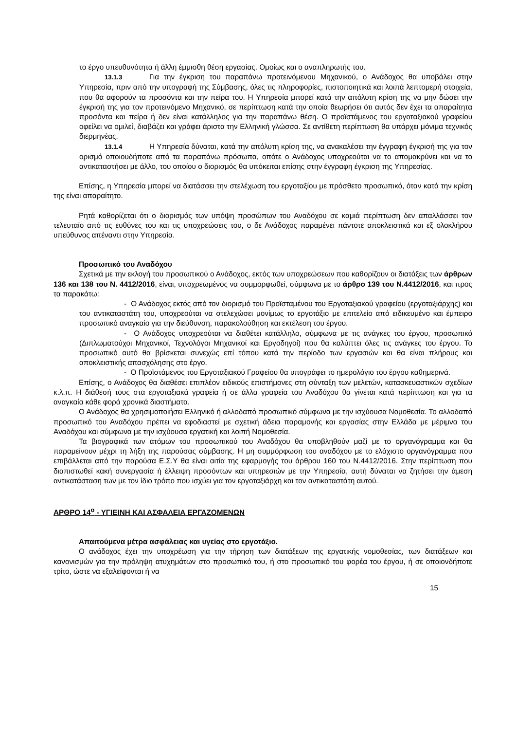το έργο υπευθυνότητα ή άλλη έμμισθη θέση εργασίας. Ομοίως και ο αναπληρωτής του.
13.1.3 Για την έγκριση του παραπάνω προτεινόμενου Μηχανικού, ο Ανάδοχος θα υποβάλει στην Υπηρεσία, πριν από την υπογραφή της Σύμβασης, όλες τις πληροφορίες, πιστοποιητικά και λοιπά λεπτομερή στοιχεία, που θα αφορούν τα προσόντα και την πείρα του. Η Υπηρεσία μπορεί κατά την απόλυτη κρίση της να μην δώσει την έγκρισή της για τον προτεινόμενο Μηχανικό, σε περίπτωση κατά την οποία θεωρήσει ότι αυτός δεν έχει τα απαραίτητα προσόντα και πείρα ή δεν είναι κατάλληλος για την παραπάνω θέση. Ο προϊστάμενος του εργοταξιακού γραφείου οφείλει να ομιλεί, διαβάζει και γράφει άριστα την Ελληνική γλώσσα. Σε αντίθετη περίπτωση θα υπάρχει μόνιμα τεχνικός διερμηνέας.
13.1.4 Η Υπηρεσία δύναται, κατά την απόλυτη κρίση της, να ανακαλέσει την έγγραφη έγκρισή της για τον ορισμό οποιουδήποτε από τα παραπάνω πρόσωπα, οπότε ο Ανάδοχος υποχρεούται να το απομακρύνει και να το αντικαταστήσει με άλλο, του οποίου ο διορισμός θα υπόκειται επίσης στην έγγραφη έγκριση της Υπηρεσίας.
Επίσης, η Υπηρεσία μπορεί να διατάσσει την στελέχωση του εργοταξίου με πρόσθετο προσωπικό, όταν κατά την κρίση της είναι απαραίτητο.
Ρητά καθορίζεται ότι ο διορισμός των υπόψη προσώπων του Αναδόχου σε καμιά περίπτωση δεν απαλλάσσει τον τελευταίο από τις ευθύνες του και τις υποχρεώσεις του, ο δε Ανάδοχος παραμένει πάντοτε αποκλειστικά και εξ ολοκλήρου υπεύθυνος απέναντι στην Υπηρεσία.
Προσωπικό του Αναδόχου
Σχετικά με την εκλογή του προσωπικού ο Ανάδοχος, εκτός των υποχρεώσεων που καθορίζουν οι διατάξεις των άρθρων 136 και 138 του Ν. 4412/2016, είναι, υποχρεωμένος να συμμορφωθεί, σύμφωνα με το άρθρο 139 του Ν.4412/2016, και προς τα παρακάτω:
- Ο Ανάδοχος εκτός από τον διορισμό του Προϊσταμένου του Εργοταξιακού γραφείου (εργοταξιάρχης) και του αντικαταστάτη του, υποχρεούται να στελεχώσει μονίμως το εργοτάξιο με επιτελείο από ειδικευμένο και έμπειρο προσωπικό αναγκαίο για την διεύθυνση, παρακολούθηση και εκτέλεση του έργου.
- Ο Ανάδοχος υποχρεούται να διαθέτει κατάλληλο, σύμφωνα με τις ανάγκες του έργου, προσωπικό (Διπλωματούχοι Μηχανικοί, Τεχνολόγοι Μηχανικοί και Εργοδηγοί) που θα καλύπτει όλες τις ανάγκες του έργου. Το προσωπικό αυτό θα βρίσκεται συνεχώς επί τόπου κατά την περίοδο των εργασιών και θα είναι πλήρους και αποκλειστικής απασχόλησης στο έργο.
- Ο Προϊστάμενος του Εργοταξιακού Γραφείου θα υπογράφει το ημερολόγιο του έργου καθημερινά.
Επίσης, ο Ανάδοχος θα διαθέσει επιπλέον ειδικούς επιστήμονες στη σύνταξη των μελετών, κατασκευαστικών σχεδίων κ.λ.π. Η διάθεσή τους στα εργοταξιακά γραφεία ή σε άλλα γραφεία του Αναδόχου θα γίνεται κατά περίπτωση και για τα αναγκαία κάθε φορά χρονικά διαστήματα.
Ο Ανάδοχος θα χρησιμοποιήσει Ελληνικό ή αλλοδαπό προσωπικό σύμφωνα με την ισχύουσα Νομοθεσία. Το αλλοδαπό προσωπικό του Αναδόχου πρέπει να εφοδιαστεί με σχετική άδεια παραμονής και εργασίας στην Ελλάδα με μέριμνα του Αναδόχου και σύμφωνα με την ισχύουσα εργατική και λοιπή Νομοθεσία.
Τα βιογραφικά των ατόμων του προσωπικού του Αναδόχου θα υποβληθούν μαζί με το οργανόγραμμα και θα παραμείνουν μέχρι τη λήξη της παρούσας σύμβασης. Η μη συμμόρφωση του αναδόχου με το ελάχιστο οργανόγραμμα που επιβάλλεται από την παρούσα Ε.Σ.Υ θα είναι αιτία της εφαρμογής του άρθρου 160 του Ν.4412/2016. Στην περίπτωση που διαπιστωθεί κακή συνεργασία ή έλλειψη προσόντων και υπηρεσιών με την Υπηρεσία, αυτή δύναται να ζητήσει την άμεση αντικατάσταση των με τον ίδιο τρόπο που ισχύει για τον εργοταξιάρχη και τον αντικαταστάτη αυτού.
ΑΡΘΡΟ 14<sup>ο</sup> - ΥΓΙΕΙΝΗ ΚΑΙ ΑΣΦΑΛΕΙΑ ΕΡΓΑΖΟΜΕΝΩΝ
Απαιτούμενα μέτρα ασφάλειας και υγείας στο εργοτάξιο.
Ο ανάδοχος έχει την υποχρέωση για την τήρηση των διατάξεων της εργατικής νομοθεσίας, των διατάξεων και κανονισμών για την πρόληψη ατυχημάτων στο προσωπικό του, ή στο προσωπικό του φορέα του έργου, ή σε οποιονδήποτε τρίτο, ώστε να εξαλείφονται ή να
15